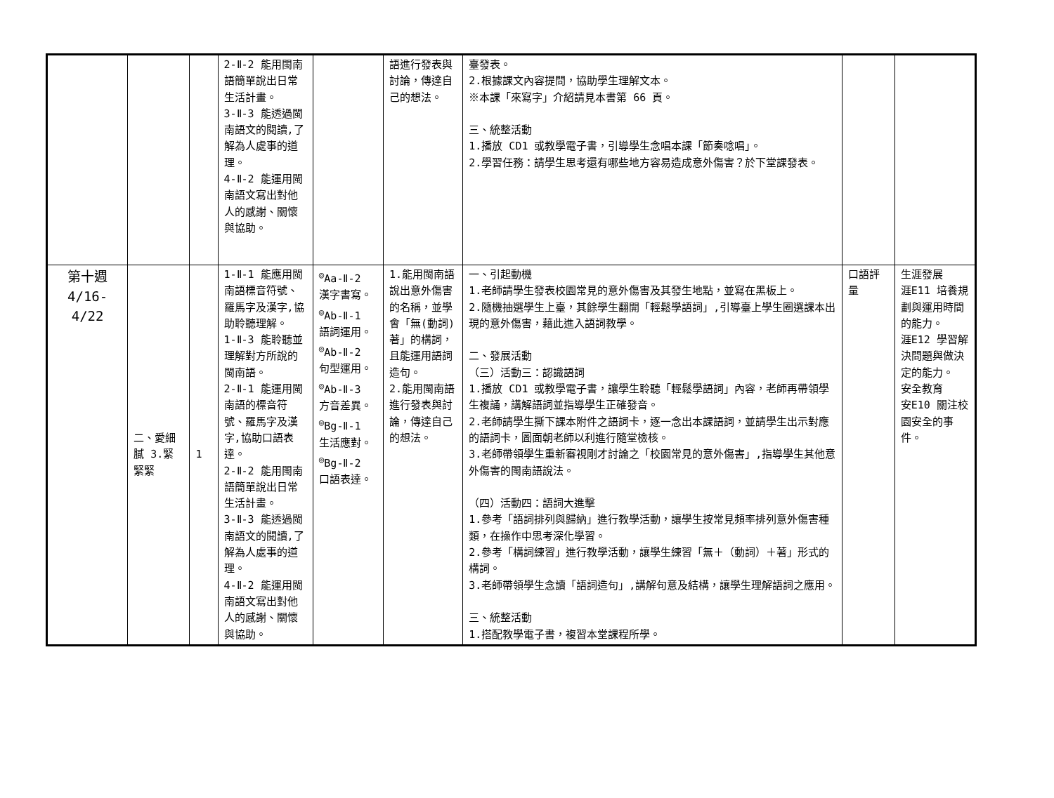| | | | 2-Ⅱ-2 能用閩南語簡單說出日常生活計畫。 3-Ⅱ-3 能透過閩南語文的閱讀,了解為人處事的道理。 4-Ⅱ-2 能運用閩南語文寫出對他人的感謝、關懷與協助。 | | 語進行發表與討論，傳達自己的想法。 | 臺發表。 2.根據課文內容提問，協助學生理解文本。 ※本課「來寫字」介紹請見本書第 66 頁。 三、統整活動 1.播放 CD1 或教學電子書，引導學生念唱本課「節奏唸唱」。 2.學習任務：請學生思考還有哪些地方容易造成意外傷害？於下堂課發表。 | | |
| 第十週 4/16-4/22 | 二、愛細膩 3.緊緊緊 | 1 | 1-Ⅱ-1 能應用閩南語標音符號、羅馬字及漢字,協助聆聽理解。 1-Ⅱ-3 能聆聽並理解對方所說的閩南語。 2-Ⅱ-1 能運用閩南語的標音符號、羅馬字及漢字,協助口語表達。 2-Ⅱ-2 能用閩南語簡單說出日常生活計畫。 3-Ⅱ-3 能透過閩南語文的閱讀,了解為人處事的道理。 4-Ⅱ-2 能運用閩南語文寫出對他人的感謝、關懷與協助。 | <sup>◎</sup>Aa-Ⅱ-2 漢字書寫。 <sup>◎</sup>Ab-Ⅱ-1 語詞運用。 <sup>◎</sup>Ab-Ⅱ-2 句型運用。 <sup>◎</sup>Ab-Ⅱ-3 方音差異。 <sup>◎</sup>Bg-Ⅱ-1 生活應對。 <sup>◎</sup>Bg-Ⅱ-2 口語表達。 | 1.能用閩南語說出意外傷害的名稱，並學會「無(動詞)著」的構詞，且能運用語詞造句。 2.能用閩南語進行發表與討論，傳達自己的想法。 | 一、引起動機 1.老師請學生發表校園常見的意外傷害及其發生地點，並寫在黑板上。 2.隨機抽選學生上臺，其餘學生翻開「輕鬆學語詞」,引導臺上學生圈選課本出現的意外傷害，藉此進入語詞教學。 二、發展活動 （三）活動三：認識語詞 1.播放 CD1 或教學電子書，讓學生聆聽「輕鬆學語詞」內容，老師再帶領學生複誦，講解語詞並指導學生正確發音。 2.老師請學生撕下課本附件之語詞卡，逐一念出本課語詞，並請學生出示對應的語詞卡，圖面朝老師以利進行隨堂檢核。 3.老師帶領學生重新審視剛才討論之「校園常見的意外傷害」,指導學生其他意外傷害的閩南語說法。 （四）活動四：語詞大進擊 1.參考「語詞排列與歸納」進行教學活動，讓學生按常見頻率排列意外傷害種類，在操作中思考深化學習。 2.參考「構詞練習」進行教學活動，讓學生練習「無＋（動詞）＋著」形式的 構詞。 3.老師帶領學生念讀「語詞造句」,講解句意及結構，讓學生理解語詞之應用。 三、統整活動 1.搭配教學電子書，複習本堂課程所學。 | 口語評量 | 生涯發展 涯E11 培養規劃與運用時間的能力。 涯E12 學習解決問題與做決定的能力。 安全教育 安E10 關注校園安全的事件。 |